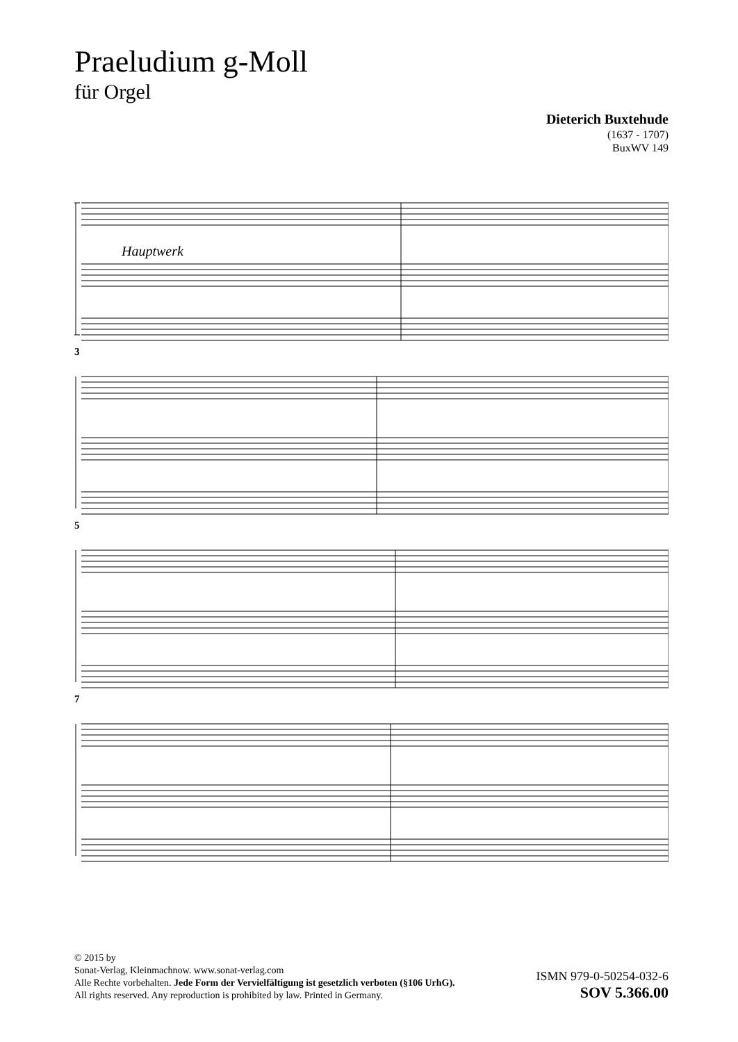Praeludium g-Moll
für Orgel
Dieterich Buxtehude
(1637 - 1707)
BuxWV 149
Hauptwerk
3
5
7
© 2015 by
Sonat-Verlag, Kleinmachnow. www.sonat-verlag.com
Alle Rechte vorbehalten. Jede Form der Vervielfältigung ist gesetzlich verboten (§106 UrhG).
All rights reserved. Any reproduction is prohibited by law. Printed in Germany.
ISMN 979-0-50254-032-6
SOV 5.366.00